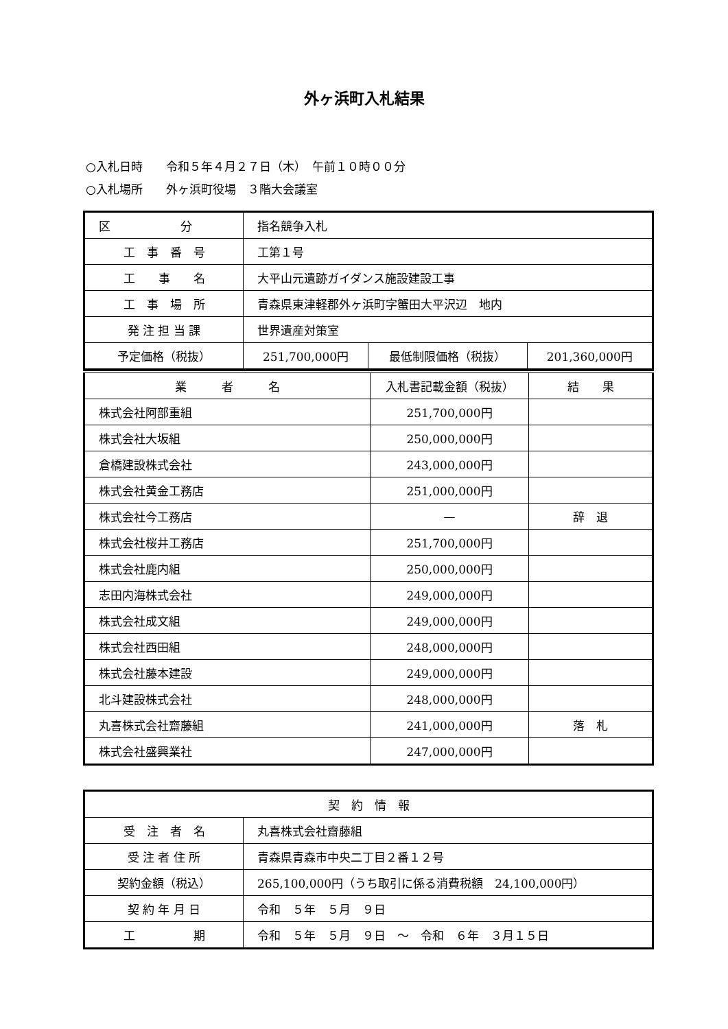外ヶ浜町入札結果
○入札日時　　令和５年４月２７日（木）　午前１０時００分
○入札場所　　外ヶ浜町役場　３階大会議室
| 区 分 | 指名競争入札 | | |
| 工 事 番 号 | 工第１号 | | |
| 工 事 名 | 大平山元遺跡ガイダンス施設建設工事 | | |
| 工 事 場 所 | 青森県東津軽郡外ヶ浜町字蟹田大平沢辺 地内 | | |
| 発 注 担 当 課 | 世界遺産対策室 | | |
| 予定価格（税抜） | 251,700,000円 | 最低制限価格（税抜） | 201,360,000円 |
| 業 者 名 | 入札書記載金額（税抜） | 結 果 |
| --- | --- | --- |
| 株式会社阿部重組 | 251,700,000円 | |
| 株式会社大坂組 | 250,000,000円 | |
| 倉橋建設株式会社 | 243,000,000円 | |
| 株式会社黄金工務店 | 251,000,000円 | |
| 株式会社今工務店 | — | 辞 退 |
| 株式会社桜井工務店 | 251,700,000円 | |
| 株式会社鹿内組 | 250,000,000円 | |
| 志田内海株式会社 | 249,000,000円 | |
| 株式会社成文組 | 249,000,000円 | |
| 株式会社西田組 | 248,000,000円 | |
| 株式会社藤本建設 | 249,000,000円 | |
| 北斗建設株式会社 | 248,000,000円 | |
| 丸喜株式会社齋藤組 | 241,000,000円 | 落 札 |
| 株式会社盛興業社 | 247,000,000円 | |
| 契 約 情 報 | |
| --- | --- |
| 受 注 者 名 | 丸喜株式会社齋藤組 |
| 受 注 者 住 所 | 青森県青森市中央二丁目２番１２号 |
| 契約金額（税込） | 265,100,000円（うち取引に係る消費税額 24,100,000円） |
| 契 約 年 月 日 | 令和 ５年 ５月 ９日 |
| 工 期 | 令和 ５年 ５月 ９日 ～ 令和 ６年 ３月１５日 |